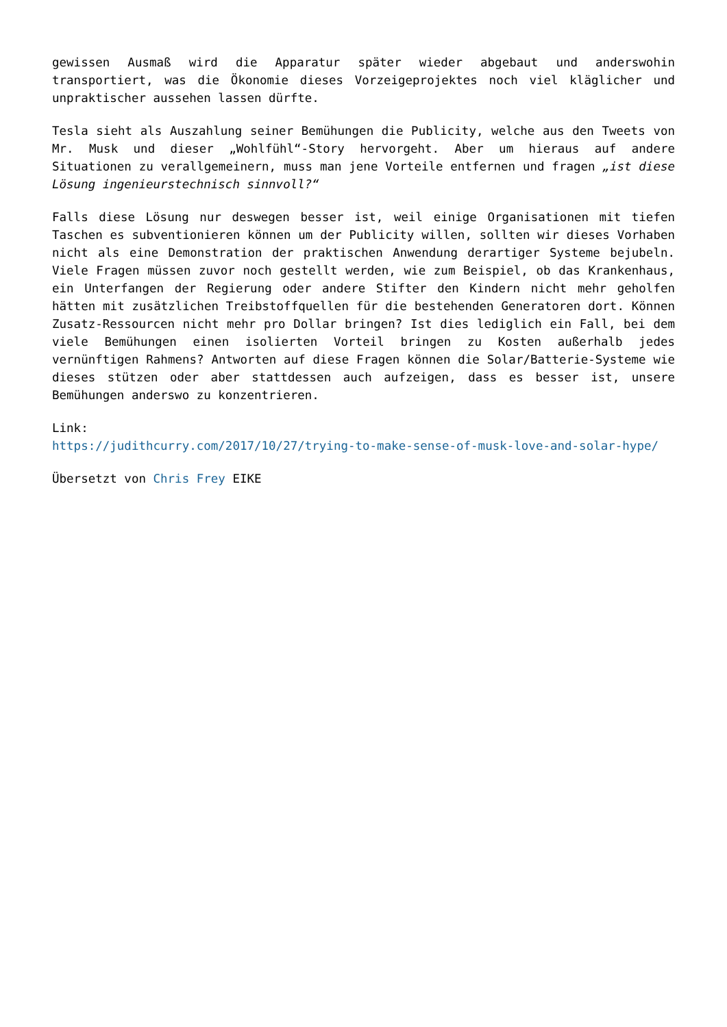gewissen Ausmaß wird die Apparatur später wieder abgebaut und anderswohin transportiert, was die Ökonomie dieses Vorzeigeprojektes noch viel kläglicher und unpraktischer aussehen lassen dürfte.
Tesla sieht als Auszahlung seiner Bemühungen die Publicity, welche aus den Tweets von Mr. Musk und dieser „Wohlfühl“-Story hervorgeht. Aber um hieraus auf andere Situationen zu verallgemeinern, muss man jene Vorteile entfernen und fragen „ist diese Lösung ingenieurstechnisch sinnvoll?“
Falls diese Lösung nur deswegen besser ist, weil einige Organisationen mit tiefen Taschen es subventionieren können um der Publicity willen, sollten wir dieses Vorhaben nicht als eine Demonstration der praktischen Anwendung derartiger Systeme bejubeln. Viele Fragen müssen zuvor noch gestellt werden, wie zum Beispiel, ob das Krankenhaus, ein Unterfangen der Regierung oder andere Stifter den Kindern nicht mehr geholfen hätten mit zusätzlichen Treibstoffquellen für die bestehenden Generatoren dort. Können Zusatz-Ressourcen nicht mehr pro Dollar bringen? Ist dies lediglich ein Fall, bei dem viele Bemühungen einen isolierten Vorteil bringen zu Kosten außerhalb jedes vernünftigen Rahmens? Antworten auf diese Fragen können die Solar/Batterie-Systeme wie dieses stützen oder aber stattdessen auch aufzeigen, dass es besser ist, unsere Bemühungen anderswo zu konzentrieren.
Link:
https://judithcurry.com/2017/10/27/trying-to-make-sense-of-musk-love-and-solar-hype/
Übersetzt von Chris Frey EIKE